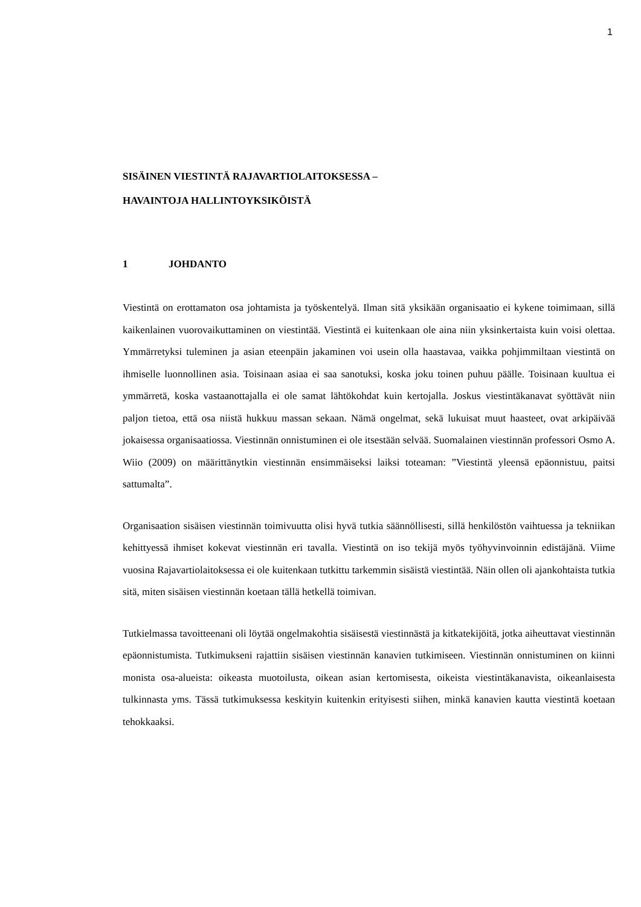1
SISÄINEN VIESTINTÄ RAJAVARTIOLAITOKSESSA –
HAVAINTOJA HALLINTOYKSIKÖISTÄ
1 JOHDANTO
Viestintä on erottamaton osa johtamista ja työskentelyä. Ilman sitä yksikään organisaatio ei kykene toimimaan, sillä kaikenlainen vuorovaikuttaminen on viestintää. Viestintä ei kuitenkaan ole aina niin yksinkertaista kuin voisi olettaa. Ymmärretyksi tuleminen ja asian eteenpäin jakaminen voi usein olla haastavaa, vaikka pohjimmiltaan viestintä on ihmiselle luonnollinen asia. Toisinaan asiaa ei saa sanotuksi, koska joku toinen puhuu päälle. Toisinaan kuultua ei ymmärretä, koska vastaanottajalla ei ole samat lähtökohdat kuin kertojalla. Joskus viestintäkanavat syöttävät niin paljon tietoa, että osa niistä hukkuu massan sekaan. Nämä ongelmat, sekä lukuisat muut haasteet, ovat arkipäivää jokaisessa organisaatiossa. Viestinnän onnistuminen ei ole itsestään selvää. Suomalainen viestinnän professori Osmo A. Wiio (2009) on määrittänytkin viestinnän ensimmäiseksi laiksi toteaman: ”Viestintä yleensä epäonnistuu, paitsi sattumalta”.
Organisaation sisäisen viestinnän toimivuutta olisi hyvä tutkia säännöllisesti, sillä henkilöstön vaihtuessa ja tekniikan kehittyessä ihmiset kokevat viestinnän eri tavalla. Viestintä on iso tekijä myös työhyvinvoinnin edistäjänä. Viime vuosina Rajavartiolaitoksessa ei ole kuitenkaan tutkittu tarkemmin sisäistä viestintää. Näin ollen oli ajankohtaista tutkia sitä, miten sisäisen viestinnän koetaan tällä hetkellä toimivan.
Tutkielmassa tavoitteenani oli löytää ongelmakohtia sisäisestä viestinnästä ja kitkatekijöitä, jotka aiheuttavat viestinnän epäonnistumista. Tutkimukseni rajattiin sisäisen viestinnän kanavien tutkimiseen. Viestinnän onnistuminen on kiinni monista osa-alueista: oikeasta muotoilusta, oikean asian kertomisesta, oikeista viestintäkanavista, oikeanlaisesta tulkinnasta yms. Tässä tutkimuksessa keskityin kuitenkin erityisesti siihen, minkä kanavien kautta viestintä koetaan tehokkaaksi.